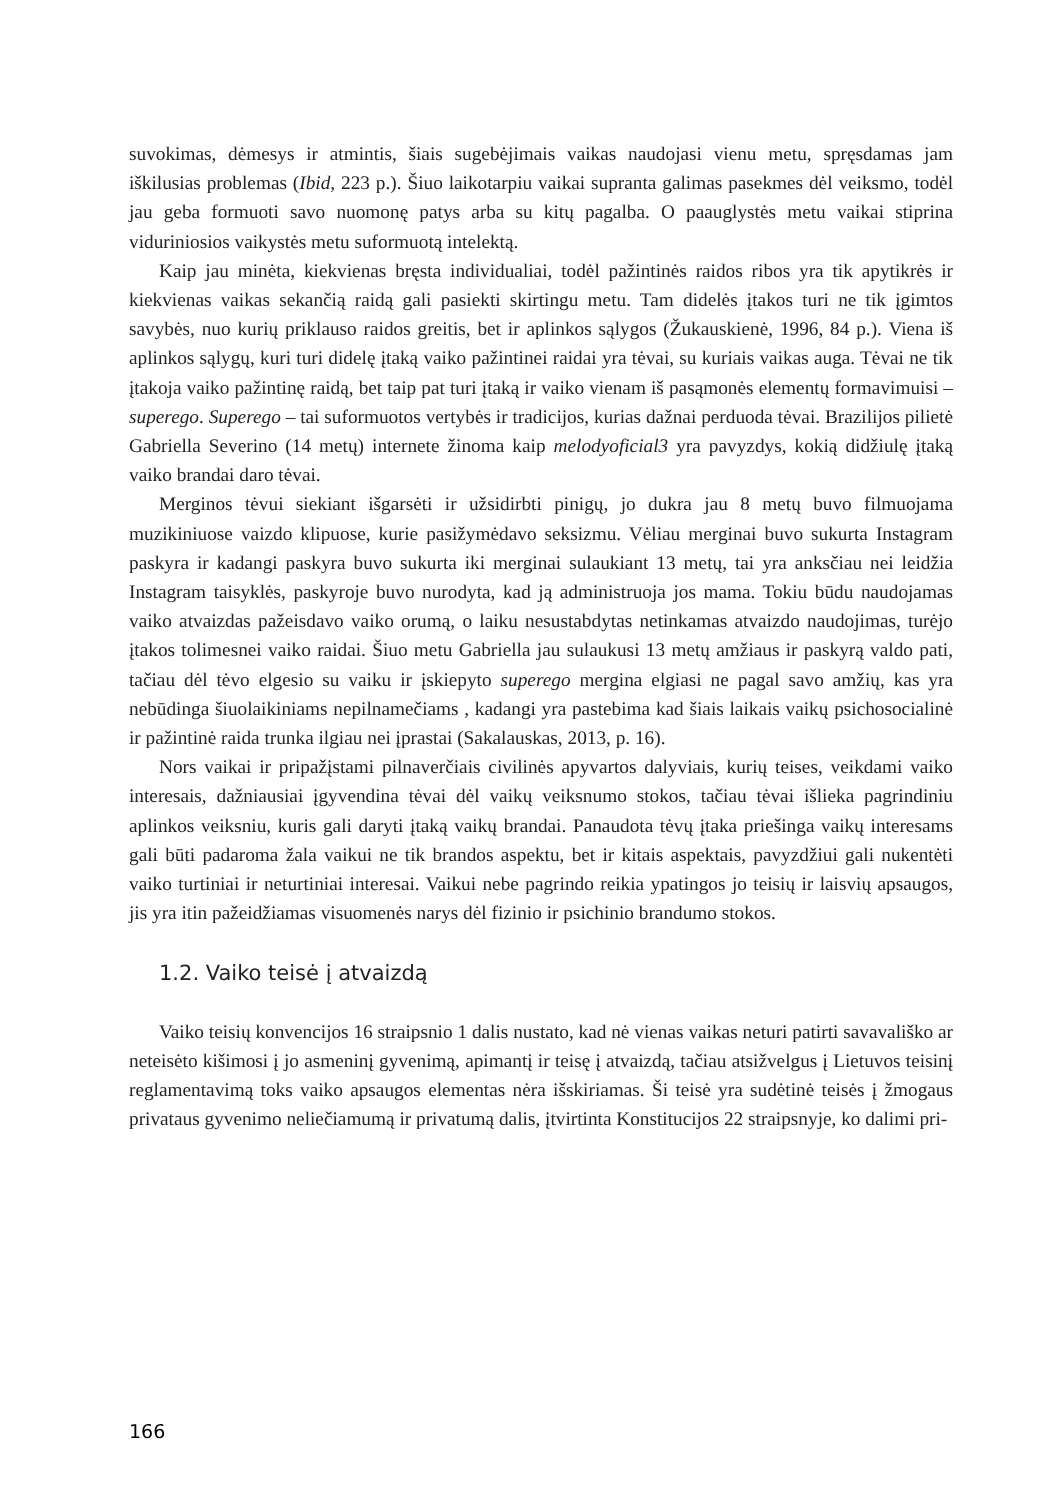suvokimas, dėmesys ir atmintis, šiais sugebėjimais vaikas naudojasi vienu metu, spręsdamas jam iškilusias problemas (Ibid, 223 p.). Šiuo laikotarpiu vaikai supranta galimas pasekmes dėl veiksmo, todėl jau geba formuoti savo nuomonę patys arba su kitų pagalba. O paauglystės metu vaikai stiprina viduriniosios vaikystės metu suformuotą intelektą.
Kaip jau minėta, kiekvienas bręsta individualiai, todėl pažintinės raidos ribos yra tik apytikrės ir kiekvienas vaikas sekančią raidą gali pasiekti skirtingu metu. Tam didelės įtakos turi ne tik įgimtos savybės, nuo kurių priklauso raidos greitis, bet ir aplinkos sąlygos (Žukauskienė, 1996, 84 p.). Viena iš aplinkos sąlygų, kuri turi didelę įtaką vaiko pažintinei raidai yra tėvai, su kuriais vaikas auga. Tėvai ne tik įtakoja vaiko pažintinę raidą, bet taip pat turi įtaką ir vaiko vienam iš pasąmonės elementų formavimuisi – superego. Superego – tai suformuotos vertybės ir tradicijos, kurias dažnai perduoda tėvai. Brazilijos pilietė Gabriella Severino (14 metų) internete žinoma kaip melodyoficial3 yra pavyzdys, kokią didžiulę įtaką vaiko brandai daro tėvai.
Merginos tėvui siekiant išgarsėti ir užsidirbti pinigų, jo dukra jau 8 metų buvo filmuojama muzikiniuose vaizdo klipuose, kurie pasižymėdavo seksizmu. Vėliau merginai buvo sukurta Instagram paskyra ir kadangi paskyra buvo sukurta iki merginai sulaukiant 13 metų, tai yra anksčiau nei leidžia Instagram taisyklės, paskyroje buvo nurodyta, kad ją administruoja jos mama. Tokiu būdu naudojamas vaiko atvaizdas pažeisdavo vaiko orumą, o laiku nesustabdytas netinkamas atvaizdo naudojimas, turėjo įtakos tolimesnei vaiko raidai. Šiuo metu Gabriella jau sulaukusi 13 metų amžiaus ir paskyrą valdo pati, tačiau dėl tėvo elgesio su vaiku ir įskiepyto superego mergina elgiasi ne pagal savo amžių, kas yra nebūdinga šiuolaikiniams nepilnamečiams , kadangi yra pastebima kad šiais laikais vaikų psichosocialinė ir pažintinė raida trunka ilgiau nei įprastai (Sakalauskas, 2013, p. 16).
Nors vaikai ir pripažįstami pilnaverčiais civilinės apyvartos dalyviais, kurių teises, veikdami vaiko interesais, dažniausiai įgyvendina tėvai dėl vaikų veiksnumo stokos, tačiau tėvai išlieka pagrindiniu aplinkos veiksniu, kuris gali daryti įtaką vaikų brandai. Panaudota tėvų įtaka priešinga vaikų interesams gali būti padaroma žala vaikui ne tik brandos aspektu, bet ir kitais aspektais, pavyzdžiui gali nukentėti vaiko turtiniai ir neturtiniai interesai. Vaikui nebe pagrindo reikia ypatingos jo teisių ir laisvių apsaugos, jis yra itin pažeidžiamas visuomenės narys dėl fizinio ir psichinio brandumo stokos.
1.2. Vaiko teisė į atvaizdą
Vaiko teisių konvencijos 16 straipsnio 1 dalis nustato, kad nė vienas vaikas neturi patirti savavališko ar neteisėto kišimosi į jo asmeninį gyvenimą, apimantį ir teisę į atvaizdą, tačiau atsižvelgus į Lietuvos teisinį reglamentavimą toks vaiko apsaugos elementas nėra išskiriamas. Ši teisė yra sudėtinė teisės į žmogaus privataus gyvenimo neliečiamumą ir privatumą dalis, įtvirtinta Konstitucijos 22 straipsnyje, ko dalimi pri-
166